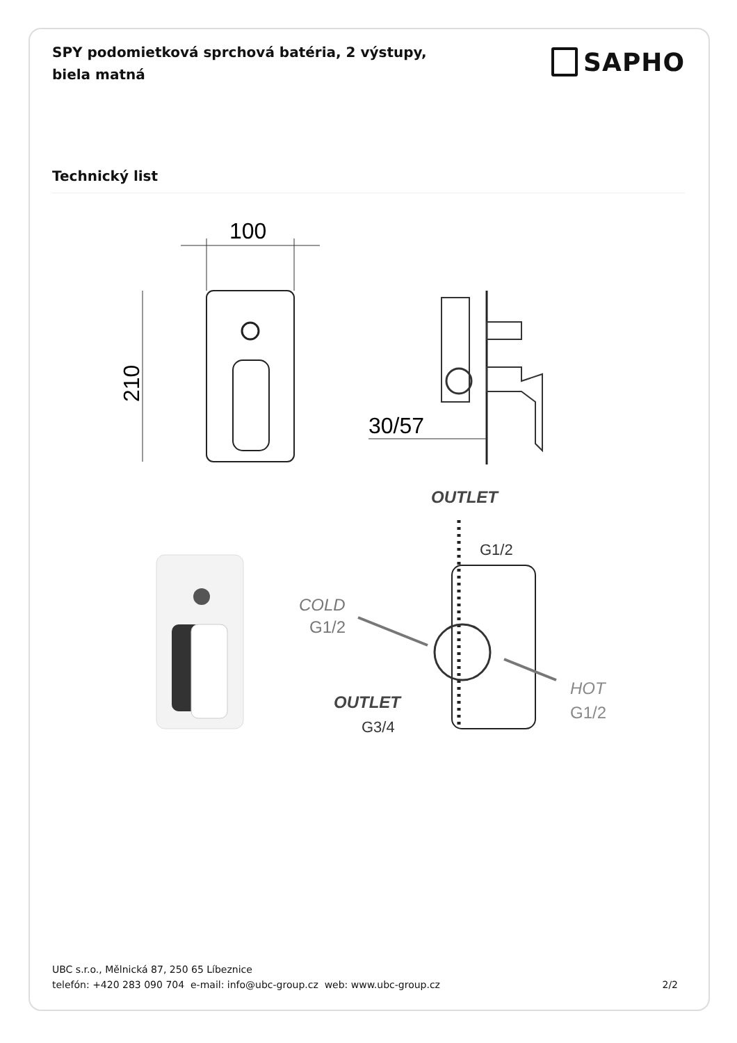SPY podomietková sprchová batéria, 2 výstupy, biela matná
SAPHO
Technický list
100
210
30/57
OUTLET
G1/2
COLD
G1/2
OUTLET
G3/4
HOT
G1/2
UBC s.r.o., Mělnická 87, 250 65 Líbeznice
telefón: +420 283 090 704 e-mail: info@ubc-group.cz web: www.ubc-group.cz
2/2